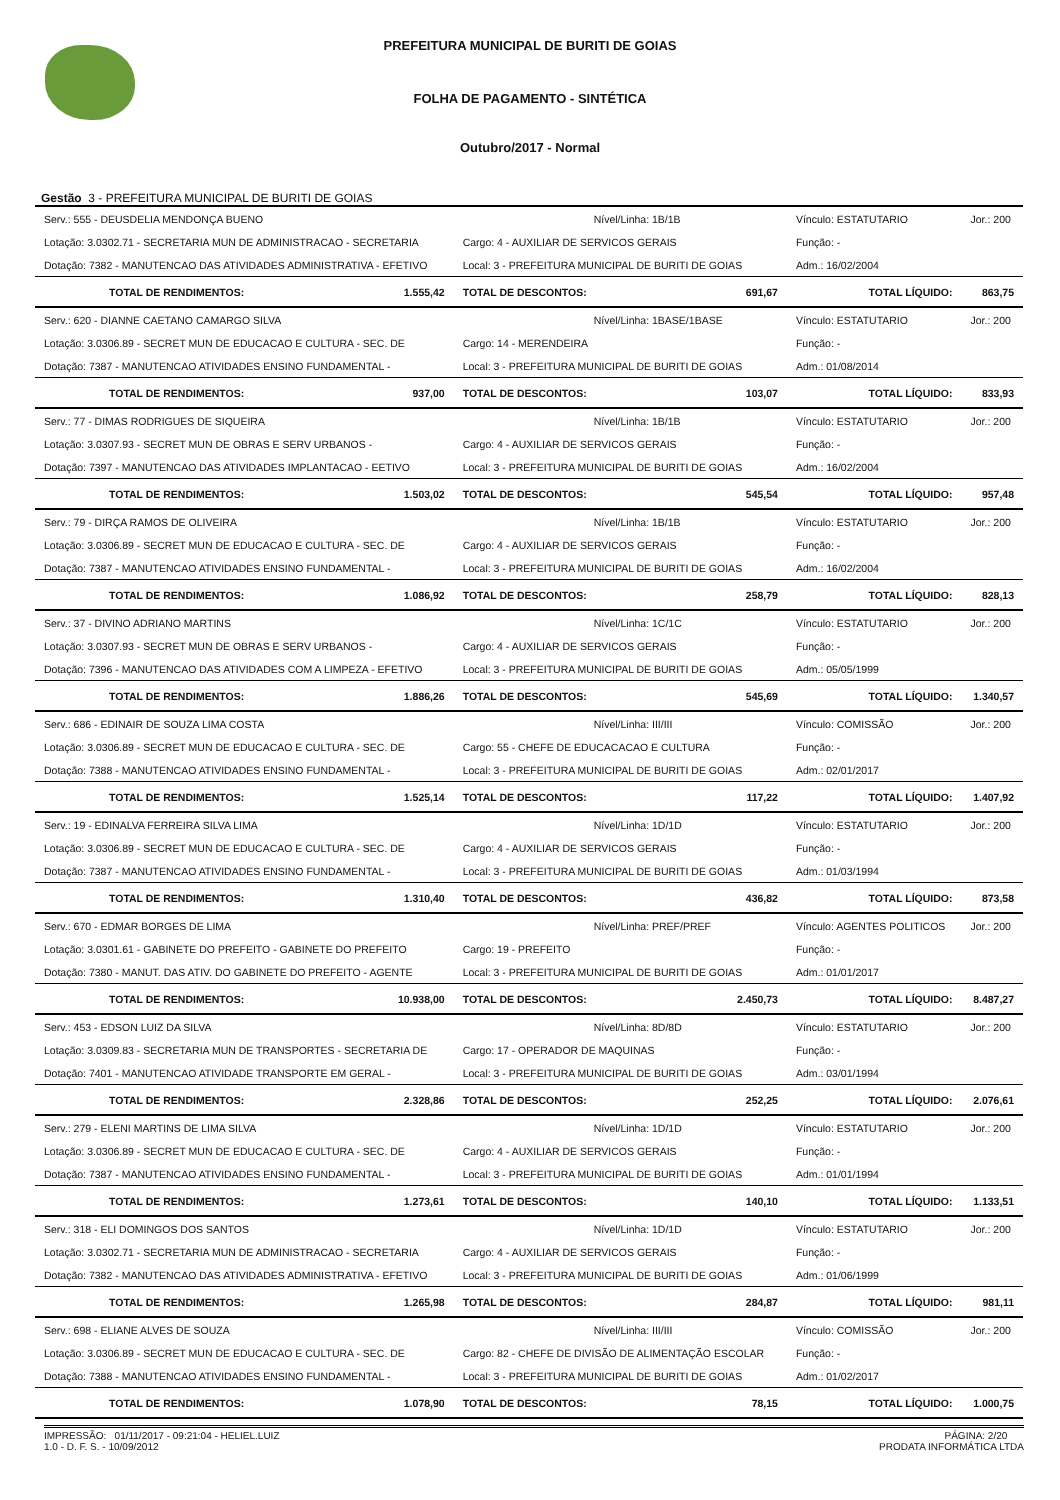PREFEITURA MUNICIPAL DE BURITI DE GOIAS
FOLHA DE PAGAMENTO - SINTÉTICA
Outubro/2017 - Normal
Gestão 3 - PREFEITURA MUNICIPAL DE BURITI DE GOIAS
| Serv.: 555 - DEUSDELIA MENDONÇA BUENO | | Nível/Linha: 1B/1B | | Vínculo: ESTATUTARIO | Jor.: 200 |
| Lotação: 3.0302.71 - SECRETARIA MUN DE ADMINISTRACAO - SECRETARIA | | Cargo: 4 - AUXILIAR DE SERVICOS GERAIS | | Função: - | |
| Dotação: 7382 - MANUTENCAO DAS ATIVIDADES ADMINISTRATIVA - EFETIVO | | Local: 3 - PREFEITURA MUNICIPAL DE BURITI DE GOIAS | | Adm.: 16/02/2004 | |
| TOTAL DE RENDIMENTOS: | 1.555,42 | TOTAL DE DESCONTOS: | 691,67 | TOTAL LÍQUIDO: | 863,75 |
| Serv.: 620 - DIANNE CAETANO CAMARGO SILVA | | Nível/Linha: 1BASE/1BASE | | Vínculo: ESTATUTARIO | Jor.: 200 |
| Lotação: 3.0306.89 - SECRET MUN DE EDUCACAO E CULTURA - SEC. DE | | Cargo: 14 - MERENDEIRA | | Função: - | |
| Dotação: 7387 - MANUTENCAO ATIVIDADES ENSINO FUNDAMENTAL - | | Local: 3 - PREFEITURA MUNICIPAL DE BURITI DE GOIAS | | Adm.: 01/08/2014 | |
| TOTAL DE RENDIMENTOS: | 937,00 | TOTAL DE DESCONTOS: | 103,07 | TOTAL LÍQUIDO: | 833,93 |
| Serv.: 77 - DIMAS RODRIGUES DE SIQUEIRA | | Nível/Linha: 1B/1B | | Vínculo: ESTATUTARIO | Jor.: 200 |
| Lotação: 3.0307.93 - SECRET MUN DE OBRAS E SERV URBANOS - | | Cargo: 4 - AUXILIAR DE SERVICOS GERAIS | | Função: - | |
| Dotação: 7397 - MANUTENCAO DAS ATIVIDADES IMPLANTACAO - EETIVO | | Local: 3 - PREFEITURA MUNICIPAL DE BURITI DE GOIAS | | Adm.: 16/02/2004 | |
| TOTAL DE RENDIMENTOS: | 1.503,02 | TOTAL DE DESCONTOS: | 545,54 | TOTAL LÍQUIDO: | 957,48 |
| Serv.: 79 - DIRÇA RAMOS DE OLIVEIRA | | Nível/Linha: 1B/1B | | Vínculo: ESTATUTARIO | Jor.: 200 |
| Lotação: 3.0306.89 - SECRET MUN DE EDUCACAO E CULTURA - SEC. DE | | Cargo: 4 - AUXILIAR DE SERVICOS GERAIS | | Função: - | |
| Dotação: 7387 - MANUTENCAO ATIVIDADES ENSINO FUNDAMENTAL - | | Local: 3 - PREFEITURA MUNICIPAL DE BURITI DE GOIAS | | Adm.: 16/02/2004 | |
| TOTAL DE RENDIMENTOS: | 1.086,92 | TOTAL DE DESCONTOS: | 258,79 | TOTAL LÍQUIDO: | 828,13 |
| Serv.: 37 - DIVINO ADRIANO MARTINS | | Nível/Linha: 1C/1C | | Vínculo: ESTATUTARIO | Jor.: 200 |
| Lotação: 3.0307.93 - SECRET MUN DE OBRAS E SERV URBANOS - | | Cargo: 4 - AUXILIAR DE SERVICOS GERAIS | | Função: - | |
| Dotação: 7396 - MANUTENCAO DAS ATIVIDADES COM A LIMPEZA - EFETIVO | | Local: 3 - PREFEITURA MUNICIPAL DE BURITI DE GOIAS | | Adm.: 05/05/1999 | |
| TOTAL DE RENDIMENTOS: | 1.886,26 | TOTAL DE DESCONTOS: | 545,69 | TOTAL LÍQUIDO: | 1.340,57 |
| Serv.: 686 - EDINAIR DE SOUZA LIMA COSTA | | Nível/Linha: III/III | | Vínculo: COMISSÃO | Jor.: 200 |
| Lotação: 3.0306.89 - SECRET MUN DE EDUCACAO E CULTURA - SEC. DE | | Cargo: 55 - CHEFE DE EDUCACACAO E CULTURA | | Função: - | |
| Dotação: 7388 - MANUTENCAO ATIVIDADES ENSINO FUNDAMENTAL - | | Local: 3 - PREFEITURA MUNICIPAL DE BURITI DE GOIAS | | Adm.: 02/01/2017 | |
| TOTAL DE RENDIMENTOS: | 1.525,14 | TOTAL DE DESCONTOS: | 117,22 | TOTAL LÍQUIDO: | 1.407,92 |
| Serv.: 19 - EDINALVA FERREIRA SILVA LIMA | | Nível/Linha: 1D/1D | | Vínculo: ESTATUTARIO | Jor.: 200 |
| Lotação: 3.0306.89 - SECRET MUN DE EDUCACAO E CULTURA - SEC. DE | | Cargo: 4 - AUXILIAR DE SERVICOS GERAIS | | Função: - | |
| Dotação: 7387 - MANUTENCAO ATIVIDADES ENSINO FUNDAMENTAL - | | Local: 3 - PREFEITURA MUNICIPAL DE BURITI DE GOIAS | | Adm.: 01/03/1994 | |
| TOTAL DE RENDIMENTOS: | 1.310,40 | TOTAL DE DESCONTOS: | 436,82 | TOTAL LÍQUIDO: | 873,58 |
| Serv.: 670 - EDMAR BORGES DE LIMA | | Nível/Linha: PREF/PREF | | Vínculo: AGENTES POLITICOS | Jor.: 200 |
| Lotação: 3.0301.61 - GABINETE DO PREFEITO - GABINETE DO PREFEITO | | Cargo: 19 - PREFEITO | | Função: - | |
| Dotação: 7380 - MANUT. DAS ATIV. DO GABINETE DO PREFEITO - AGENTE | | Local: 3 - PREFEITURA MUNICIPAL DE BURITI DE GOIAS | | Adm.: 01/01/2017 | |
| TOTAL DE RENDIMENTOS: | 10.938,00 | TOTAL DE DESCONTOS: | 2.450,73 | TOTAL LÍQUIDO: | 8.487,27 |
| Serv.: 453 - EDSON LUIZ DA SILVA | | Nível/Linha: 8D/8D | | Vínculo: ESTATUTARIO | Jor.: 200 |
| Lotação: 3.0309.83 - SECRETARIA MUN DE TRANSPORTES - SECRETARIA DE | | Cargo: 17 - OPERADOR DE MAQUINAS | | Função: - | |
| Dotação: 7401 - MANUTENCAO ATIVIDADE TRANSPORTE EM GERAL - | | Local: 3 - PREFEITURA MUNICIPAL DE BURITI DE GOIAS | | Adm.: 03/01/1994 | |
| TOTAL DE RENDIMENTOS: | 2.328,86 | TOTAL DE DESCONTOS: | 252,25 | TOTAL LÍQUIDO: | 2.076,61 |
| Serv.: 279 - ELENI MARTINS DE LIMA SILVA | | Nível/Linha: 1D/1D | | Vínculo: ESTATUTARIO | Jor.: 200 |
| Lotação: 3.0306.89 - SECRET MUN DE EDUCACAO E CULTURA - SEC. DE | | Cargo: 4 - AUXILIAR DE SERVICOS GERAIS | | Função: - | |
| Dotação: 7387 - MANUTENCAO ATIVIDADES ENSINO FUNDAMENTAL - | | Local: 3 - PREFEITURA MUNICIPAL DE BURITI DE GOIAS | | Adm.: 01/01/1994 | |
| TOTAL DE RENDIMENTOS: | 1.273,61 | TOTAL DE DESCONTOS: | 140,10 | TOTAL LÍQUIDO: | 1.133,51 |
| Serv.: 318 - ELI DOMINGOS DOS SANTOS | | Nível/Linha: 1D/1D | | Vínculo: ESTATUTARIO | Jor.: 200 |
| Lotação: 3.0302.71 - SECRETARIA MUN DE ADMINISTRACAO - SECRETARIA | | Cargo: 4 - AUXILIAR DE SERVICOS GERAIS | | Função: - | |
| Dotação: 7382 - MANUTENCAO DAS ATIVIDADES ADMINISTRATIVA - EFETIVO | | Local: 3 - PREFEITURA MUNICIPAL DE BURITI DE GOIAS | | Adm.: 01/06/1999 | |
| TOTAL DE RENDIMENTOS: | 1.265,98 | TOTAL DE DESCONTOS: | 284,87 | TOTAL LÍQUIDO: | 981,11 |
| Serv.: 698 - ELIANE ALVES DE SOUZA | | Nível/Linha: III/III | | Vínculo: COMISSÃO | Jor.: 200 |
| Lotação: 3.0306.89 - SECRET MUN DE EDUCACAO E CULTURA - SEC. DE | | Cargo: 82 - CHEFE DE DIVISÃO DE ALIMENTAÇÃO ESCOLAR | | Função: - | |
| Dotação: 7388 - MANUTENCAO ATIVIDADES ENSINO FUNDAMENTAL - | | Local: 3 - PREFEITURA MUNICIPAL DE BURITI DE GOIAS | | Adm.: 01/02/2017 | |
| TOTAL DE RENDIMENTOS: | 1.078,90 | TOTAL DE DESCONTOS: | 78,15 | TOTAL LÍQUIDO: | 1.000,75 |
IMPRESSÃO: 01/11/2017 - 09:21:04 - HELIEL.LUIZ
1.0 - D. F. S. - 10/09/2012
PÁGINA: 2/20
PRODATA INFORMÁTICA LTDA